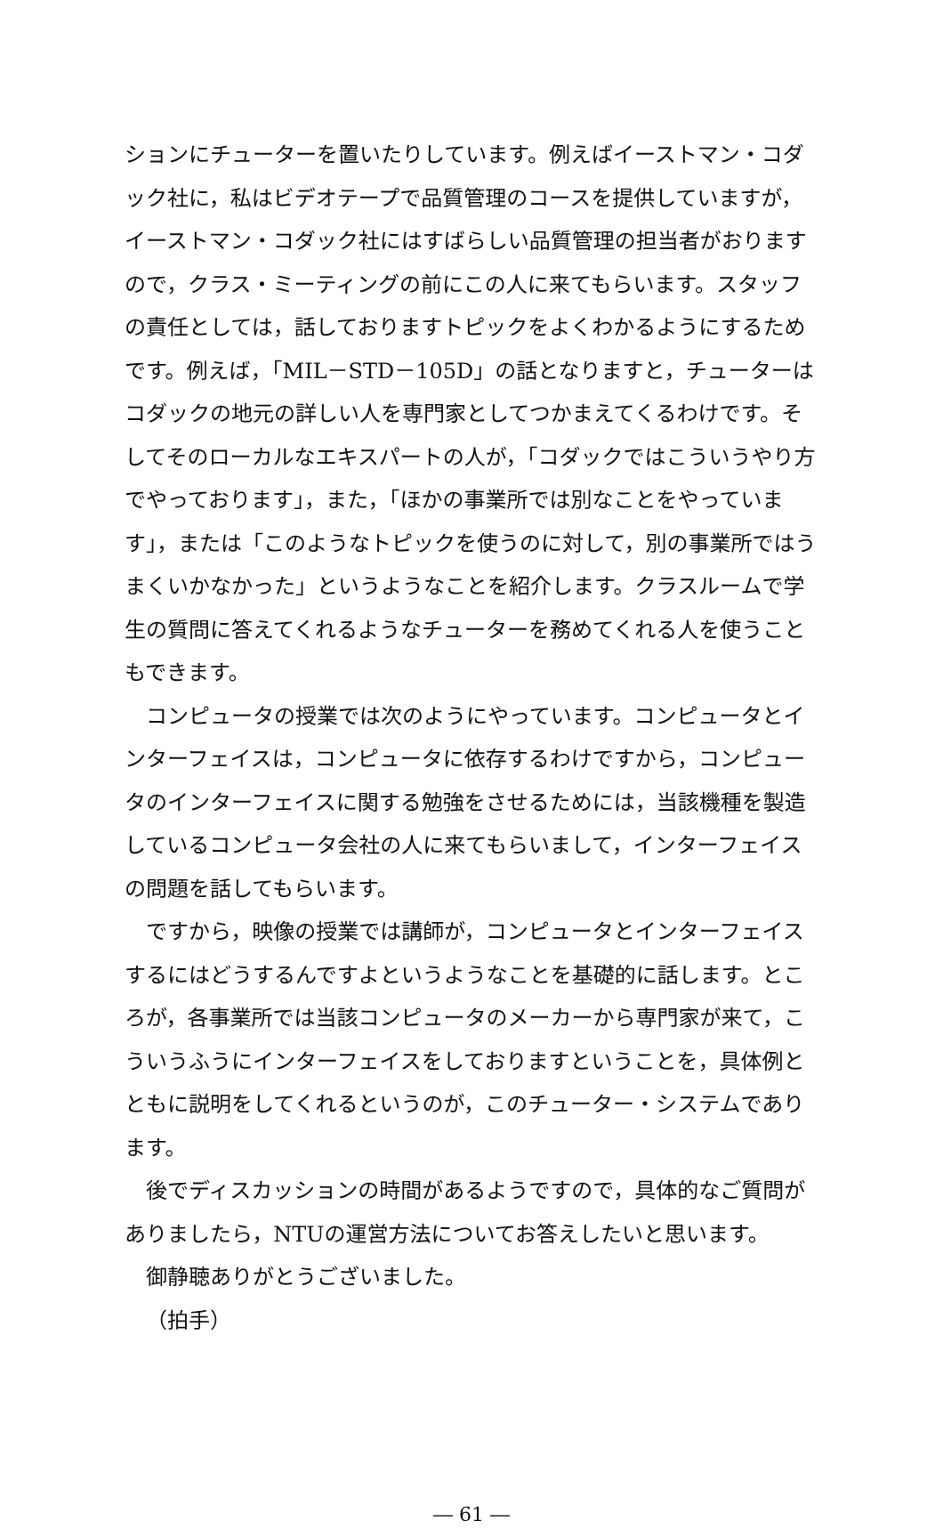ションにチューターを置いたりしています。例えばイーストマン・コダック社に，私はビデオテープで品質管理のコースを提供していますが，イーストマン・コダック社にはすばらしい品質管理の担当者がおりますので，クラス・ミーティングの前にこの人に来てもらいます。スタッフの責任としては，話しておりますトピックをよくわかるようにするためです。例えば，「MIL－STD－105D」の話となりますと，チューターはコダックの地元の詳しい人を専門家としてつかまえてくるわけです。そしてそのローカルなエキスパートの人が，「コダックではこういうやり方でやっております」，また，「ほかの事業所では別なことをやっています」，または「このようなトピックを使うのに対して，別の事業所ではうまくいかなかった」というようなことを紹介します。クラスルームで学生の質問に答えてくれるようなチューターを務めてくれる人を使うこともできます。
コンピュータの授業では次のようにやっています。コンピュータとインターフェイスは，コンピュータに依存するわけですから，コンピュータのインターフェイスに関する勉強をさせるためには，当該機種を製造しているコンピュータ会社の人に来てもらいまして，インターフェイスの問題を話してもらいます。
ですから，映像の授業では講師が，コンピュータとインターフェイスするにはどうするんですよというようなことを基礎的に話します。ところが，各事業所では当該コンピュータのメーカーから専門家が来て，こういうふうにインターフェイスをしておりますということを，具体例とともに説明をしてくれるというのが，このチューター・システムであります。
後でディスカッションの時間があるようですので，具体的なご質問がありましたら，NTUの運営方法についてお答えしたいと思います。
御静聴ありがとうございました。
（拍手）
― 61 ―